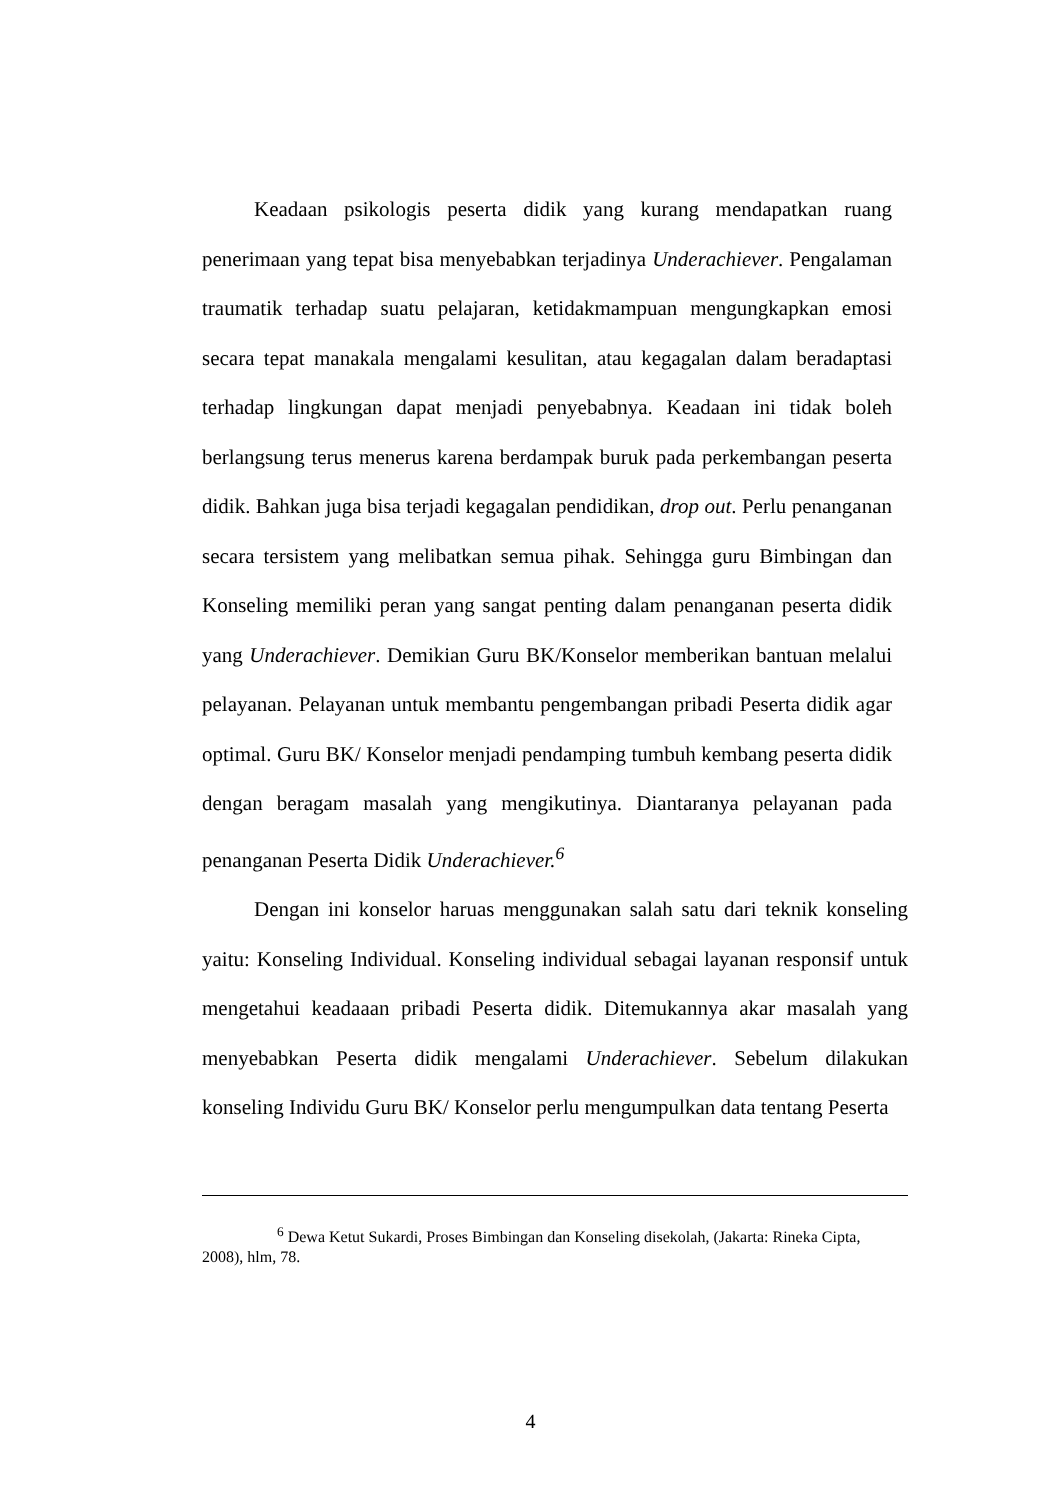Keadaan psikologis peserta didik yang kurang mendapatkan ruang penerimaan yang tepat bisa menyebabkan terjadinya Underachiever. Pengalaman traumatik terhadap suatu pelajaran, ketidakmampuan mengungkapkan emosi secara tepat manakala mengalami kesulitan, atau kegagalan dalam beradaptasi terhadap lingkungan dapat menjadi penyebabnya. Keadaan ini tidak boleh berlangsung terus menerus karena berdampak buruk pada perkembangan peserta didik. Bahkan juga bisa terjadi kegagalan pendidikan, drop out. Perlu penanganan secara tersistem yang melibatkan semua pihak. Sehingga guru Bimbingan dan Konseling memiliki peran yang sangat penting dalam penanganan peserta didik yang Underachiever. Demikian Guru BK/Konselor memberikan bantuan melalui pelayanan. Pelayanan untuk membantu pengembangan pribadi Peserta didik agar optimal. Guru BK/ Konselor menjadi pendamping tumbuh kembang peserta didik dengan beragam masalah yang mengikutinya. Diantaranya pelayanan pada penanganan Peserta Didik Underachiever.<sup>6</sup>
Dengan ini konselor haruas menggunakan salah satu dari teknik konseling yaitu: Konseling Individual. Konseling individual sebagai layanan responsif untuk mengetahui keadaaan pribadi Peserta didik. Ditemukannya akar masalah yang menyebabkan Peserta didik mengalami Underachiever. Sebelum dilakukan konseling Individu Guru BK/ Konselor perlu mengumpulkan data tentang Peserta
<sup>6</sup> Dewa Ketut Sukardi, Proses Bimbingan dan Konseling disekolah, (Jakarta: Rineka Cipta, 2008), hlm, 78.
4